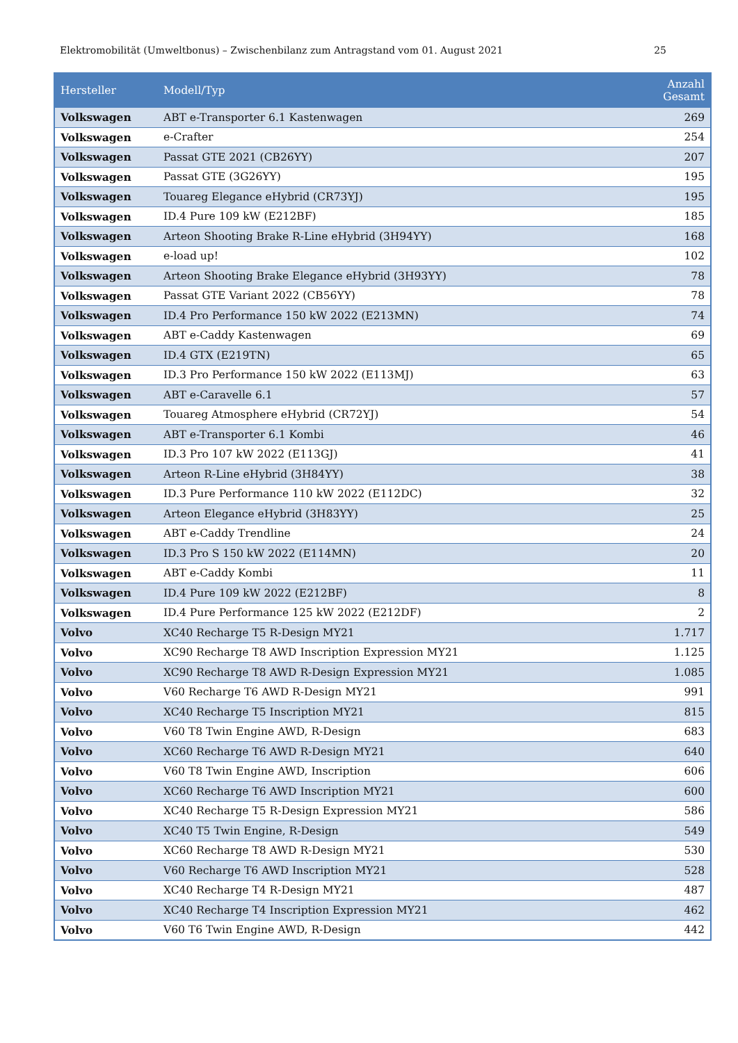Elektromobilität (Umweltbonus) – Zwischenbilanz zum Antragstand vom 01. August 2021 25
| Hersteller | Modell/Typ | Anzahl Gesamt |
| --- | --- | --- |
| Volkswagen | ABT e-Transporter 6.1 Kastenwagen | 269 |
| Volkswagen | e-Crafter | 254 |
| Volkswagen | Passat GTE 2021 (CB26YY) | 207 |
| Volkswagen | Passat GTE (3G26YY) | 195 |
| Volkswagen | Touareg Elegance eHybrid (CR73YJ) | 195 |
| Volkswagen | ID.4 Pure 109 kW (E212BF) | 185 |
| Volkswagen | Arteon Shooting Brake R-Line eHybrid (3H94YY) | 168 |
| Volkswagen | e-load up! | 102 |
| Volkswagen | Arteon Shooting Brake Elegance eHybrid (3H93YY) | 78 |
| Volkswagen | Passat GTE Variant 2022 (CB56YY) | 78 |
| Volkswagen | ID.4 Pro Performance 150 kW 2022 (E213MN) | 74 |
| Volkswagen | ABT e-Caddy Kastenwagen | 69 |
| Volkswagen | ID.4 GTX (E219TN) | 65 |
| Volkswagen | ID.3 Pro Performance 150 kW 2022 (E113MJ) | 63 |
| Volkswagen | ABT e-Caravelle 6.1 | 57 |
| Volkswagen | Touareg Atmosphere eHybrid (CR72YJ) | 54 |
| Volkswagen | ABT e-Transporter 6.1 Kombi | 46 |
| Volkswagen | ID.3 Pro 107 kW 2022 (E113GJ) | 41 |
| Volkswagen | Arteon R-Line eHybrid (3H84YY) | 38 |
| Volkswagen | ID.3 Pure Performance 110 kW 2022 (E112DC) | 32 |
| Volkswagen | Arteon Elegance eHybrid (3H83YY) | 25 |
| Volkswagen | ABT e-Caddy Trendline | 24 |
| Volkswagen | ID.3 Pro S 150 kW 2022 (E114MN) | 20 |
| Volkswagen | ABT e-Caddy Kombi | 11 |
| Volkswagen | ID.4 Pure 109 kW 2022 (E212BF) | 8 |
| Volkswagen | ID.4 Pure Performance 125 kW 2022 (E212DF) | 2 |
| Volvo | XC40 Recharge T5 R-Design MY21 | 1.717 |
| Volvo | XC90 Recharge T8 AWD Inscription Expression MY21 | 1.125 |
| Volvo | XC90 Recharge T8 AWD R-Design Expression MY21 | 1.085 |
| Volvo | V60 Recharge T6 AWD R-Design MY21 | 991 |
| Volvo | XC40 Recharge T5 Inscription MY21 | 815 |
| Volvo | V60 T8 Twin Engine AWD, R-Design | 683 |
| Volvo | XC60 Recharge T6 AWD R-Design MY21 | 640 |
| Volvo | V60 T8 Twin Engine AWD, Inscription | 606 |
| Volvo | XC60 Recharge T6 AWD Inscription MY21 | 600 |
| Volvo | XC40 Recharge T5 R-Design Expression MY21 | 586 |
| Volvo | XC40 T5 Twin Engine, R-Design | 549 |
| Volvo | XC60 Recharge T8 AWD R-Design MY21 | 530 |
| Volvo | V60 Recharge T6 AWD Inscription MY21 | 528 |
| Volvo | XC40 Recharge T4 R-Design MY21 | 487 |
| Volvo | XC40 Recharge T4 Inscription Expression MY21 | 462 |
| Volvo | V60 T6 Twin Engine AWD, R-Design | 442 |